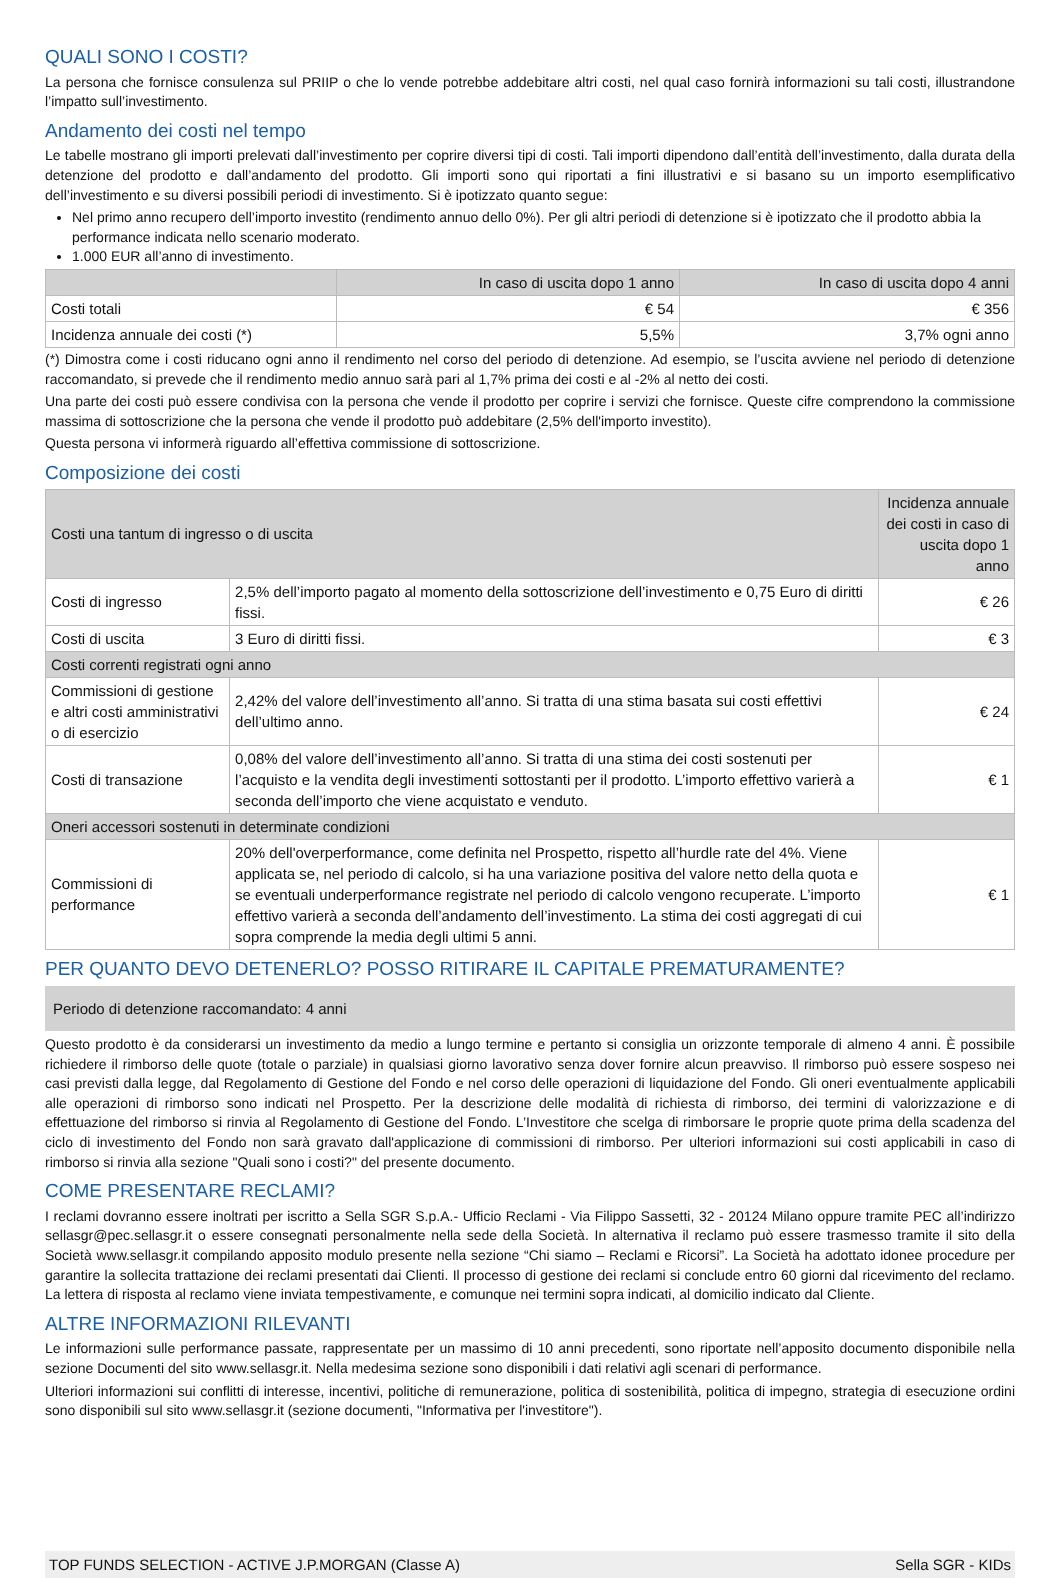QUALI SONO I COSTI?
La persona che fornisce consulenza sul PRIIP o che lo vende potrebbe addebitare altri costi, nel qual caso fornirà informazioni su tali costi, illustrandone l’impatto sull’investimento.
Andamento dei costi nel tempo
Le tabelle mostrano gli importi prelevati dall’investimento per coprire diversi tipi di costi. Tali importi dipendono dall’entità dell’investimento, dalla durata della detenzione del prodotto e dall’andamento del prodotto. Gli importi sono qui riportati a fini illustrativi e si basano su un importo esemplificativo dell’investimento e su diversi possibili periodi di investimento. Si è ipotizzato quanto segue:
Nel primo anno recupero dell’importo investito (rendimento annuo dello 0%). Per gli altri periodi di detenzione si è ipotizzato che il prodotto abbia la performance indicata nello scenario moderato.
1.000 EUR all’anno di investimento.
| | In caso di uscita dopo 1 anno | In caso di uscita dopo 4 anni |
| --- | --- | --- |
| Costi totali | € 54 | € 356 |
| Incidenza annuale dei costi (*) | 5,5% | 3,7% ogni anno |
(*) Dimostra come i costi riducano ogni anno il rendimento nel corso del periodo di detenzione. Ad esempio, se l’uscita avviene nel periodo di detenzione raccomandato, si prevede che il rendimento medio annuo sarà pari al 1,7% prima dei costi e al -2% al netto dei costi.
Una parte dei costi può essere condivisa con la persona che vende il prodotto per coprire i servizi che fornisce. Queste cifre comprendono la commissione massima di sottoscrizione che la persona che vende il prodotto può addebitare (2,5% dell'importo investito).
Questa persona vi informerà riguardo all’effettiva commissione di sottoscrizione.
Composizione dei costi
| Costi una tantum di ingresso o di uscita | | Incidenza annuale dei costi in caso di uscita dopo 1 anno |
| Costi di ingresso | 2,5% dell’importo pagato al momento della sottoscrizione dell’investimento e 0,75 Euro di diritti fissi. | € 26 |
| Costi di uscita | 3 Euro di diritti fissi. | € 3 |
| Costi correnti registrati ogni anno | | |
| Commissioni di gestione e altri costi amministrativi o di esercizio | 2,42% del valore dell’investimento all’anno. Si tratta di una stima basata sui costi effettivi dell’ultimo anno. | € 24 |
| Costi di transazione | 0,08% del valore dell’investimento all’anno. Si tratta di una stima dei costi sostenuti per l’acquisto e la vendita degli investimenti sottostanti per il prodotto. L’importo effettivo varierà a seconda dell’importo che viene acquistato e venduto. | € 1 |
| Oneri accessori sostenuti in determinate condizioni | | |
| Commissioni di performance | 20% dell'overperformance, come definita nel Prospetto, rispetto all’hurdle rate del 4%. Viene applicata se, nel periodo di calcolo, si ha una variazione positiva del valore netto della quota e se eventuali underperformance registrate nel periodo di calcolo vengono recuperate. L’importo effettivo varierà a seconda dell’andamento dell’investimento. La stima dei costi aggregati di cui sopra comprende la media degli ultimi 5 anni. | € 1 |
PER QUANTO DEVO DETENERLO? POSSO RITIRARE IL CAPITALE PREMATURAMENTE?
Periodo di detenzione raccomandato: 4 anni
Questo prodotto è da considerarsi un investimento da medio a lungo termine e pertanto si consiglia un orizzonte temporale di almeno 4 anni. È possibile richiedere il rimborso delle quote (totale o parziale) in qualsiasi giorno lavorativo senza dover fornire alcun preavviso. Il rimborso può essere sospeso nei casi previsti dalla legge, dal Regolamento di Gestione del Fondo e nel corso delle operazioni di liquidazione del Fondo. Gli oneri eventualmente applicabili alle operazioni di rimborso sono indicati nel Prospetto. Per la descrizione delle modalità di richiesta di rimborso, dei termini di valorizzazione e di effettuazione del rimborso si rinvia al Regolamento di Gestione del Fondo. L’Investitore che scelga di rimborsare le proprie quote prima della scadenza del ciclo di investimento del Fondo non sarà gravato dall'applicazione di commissioni di rimborso. Per ulteriori informazioni sui costi applicabili in caso di rimborso si rinvia alla sezione "Quali sono i costi?" del presente documento.
COME PRESENTARE RECLAMI?
I reclami dovranno essere inoltrati per iscritto a Sella SGR S.p.A.- Ufficio Reclami - Via Filippo Sassetti, 32 - 20124 Milano oppure tramite PEC all’indirizzo sellasgr@pec.sellasgr.it o essere consegnati personalmente nella sede della Società. In alternativa il reclamo può essere trasmesso tramite il sito della Società www.sellasgr.it compilando apposito modulo presente nella sezione “Chi siamo – Reclami e Ricorsi”. La Società ha adottato idonee procedure per garantire la sollecita trattazione dei reclami presentati dai Clienti. Il processo di gestione dei reclami si conclude entro 60 giorni dal ricevimento del reclamo. La lettera di risposta al reclamo viene inviata tempestivamente, e comunque nei termini sopra indicati, al domicilio indicato dal Cliente.
ALTRE INFORMAZIONI RILEVANTI
Le informazioni sulle performance passate, rappresentate per un massimo di 10 anni precedenti, sono riportate nell’apposito documento disponibile nella sezione Documenti del sito www.sellasgr.it. Nella medesima sezione sono disponibili i dati relativi agli scenari di performance.
Ulteriori informazioni sui conflitti di interesse, incentivi, politiche di remunerazione, politica di sostenibilità, politica di impegno, strategia di esecuzione ordini sono disponibili sul sito www.sellasgr.it (sezione documenti, "Informativa per l'investitore").
TOP FUNDS SELECTION - ACTIVE J.P.MORGAN (Classe A) Sella SGR - KIDs